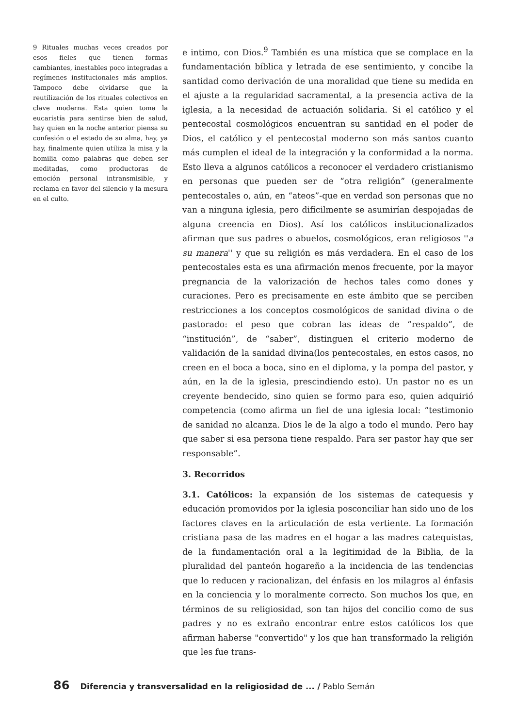9 Rituales muchas veces creados por esos fieles que tienen formas cambiantes, inestables poco integradas a regímenes institucionales más amplios. Tampoco debe olvidarse que la reutilización de los rituales colectivos en clave moderna. Esta quien toma la eucaristía para sentirse bien de salud, hay quien en la noche anterior piensa su confesión o el estado de su alma, hay, ya hay, finalmente quien utiliza la misa y la homilia como palabras que deben ser meditadas, como productoras de emoción personal intransmisible, y reclama en favor del silencio y la mesura en el culto.
e intimo, con Dios.<sup>9</sup> También es una mística que se complace en la fundamentación bíblica y letrada de ese sentimiento, y concibe la santidad como derivación de una moralidad que tiene su medida en el ajuste a la regularidad sacramental, a la presencia activa de la iglesia, a la necesidad de actuación solidaria. Si el católico y el pentecostal cosmológicos encuentran su santidad en el poder de Dios, el católico y el pentecostal moderno son más santos cuanto más cumplen el ideal de la integración y la conformidad a la norma. Esto lleva a algunos católicos a reconocer el verdadero cristianismo en personas que pueden ser de “otra religión” (generalmente pentecostales o, aún, en “ateos”-que en verdad son personas que no van a ninguna iglesia, pero difícilmente se asumirían despojadas de alguna creencia en Dios). Así los católicos institucionalizados afirman que sus padres o abuelos, cosmológicos, eran religiosos ''a su manera'' y que su religión es más verdadera. En el caso de los pentecostales esta es una afirmación menos frecuente, por la mayor pregnancia de la valorización de hechos tales como dones y curaciones. Pero es precisamente en este ámbito que se perciben restricciones a los conceptos cosmológicos de sanidad divina o de pastorado: el peso que cobran las ideas de “respaldo”, de “institución”, de “saber”, distinguen el criterio moderno de validación de la sanidad divina(los pentecostales, en estos casos, no creen en el boca a boca, sino en el diploma, y la pompa del pastor, y aún, en la de la iglesia, prescindiendo esto). Un pastor no es un creyente bendecido, sino quien se formo para eso, quien adquirió competencia (como afirma un fiel de una iglesia local: “testimonio de sanidad no alcanza. Dios le de la algo a todo el mundo. Pero hay que saber si esa persona tiene respaldo. Para ser pastor hay que ser responsable”.
3. Recorridos
3.1. Católicos: la expansión de los sistemas de catequesis y educación promovidos por la iglesia posconciliar han sido uno de los factores claves en la articulación de esta vertiente. La formación cristiana pasa de las madres en el hogar a las madres catequistas, de la fundamentación oral a la legitimidad de la Biblia, de la pluralidad del panteón hogareño a la incidencia de las tendencias que lo reducen y racionalizan, del énfasis en los milagros al énfasis en la conciencia y lo moralmente correcto. Son muchos los que, en términos de su religiosidad, son tan hijos del concilio como de sus padres y no es extraño encontrar entre estos católicos los que afirman haberse "convertido" y los que han transformado la religión que les fue trans-
86 Diferencia y transversalidad en la religiosidad de ... / Pablo Semán